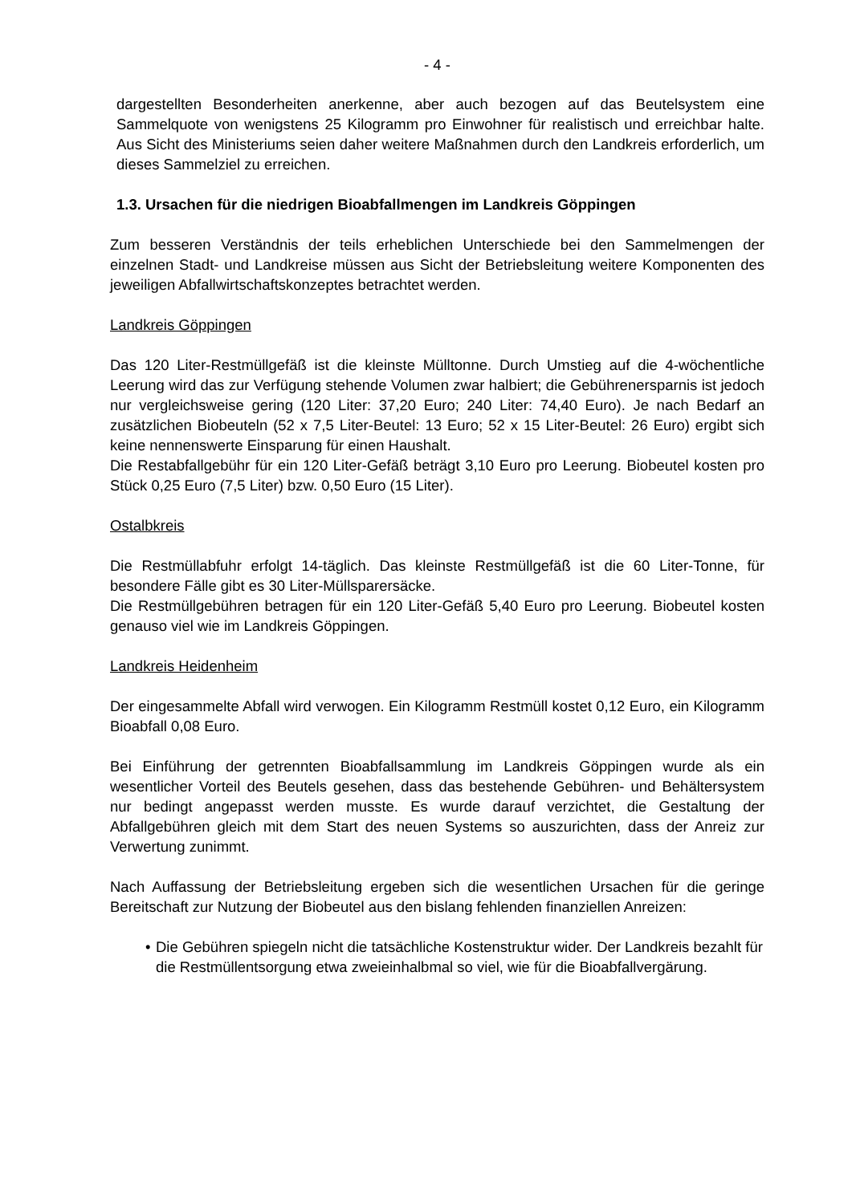- 4 -
dargestellten Besonderheiten anerkenne, aber auch bezogen auf das Beutelsystem eine Sammelquote von wenigstens 25 Kilogramm pro Einwohner für realistisch und erreichbar halte. Aus Sicht des Ministeriums seien daher weitere Maßnahmen durch den Landkreis erforderlich, um dieses Sammelziel zu erreichen.
1.3. Ursachen für die niedrigen Bioabfallmengen im Landkreis Göppingen
Zum besseren Verständnis der teils erheblichen Unterschiede bei den Sammelmengen der einzelnen Stadt- und Landkreise müssen aus Sicht der Betriebsleitung weitere Komponenten des jeweiligen Abfallwirtschaftskonzeptes betrachtet werden.
Landkreis Göppingen
Das 120 Liter-Restmüllgefäß ist die kleinste Mülltonne. Durch Umstieg auf die 4-wöchentliche Leerung wird das zur Verfügung stehende Volumen zwar halbiert; die Gebührenersparnis ist jedoch nur vergleichsweise gering (120 Liter: 37,20 Euro; 240 Liter: 74,40 Euro). Je nach Bedarf an zusätzlichen Biobeuteln (52 x 7,5 Liter-Beutel: 13 Euro; 52 x 15 Liter-Beutel: 26 Euro) ergibt sich keine nennenswerte Einsparung für einen Haushalt.
Die Restabfallgebühr für ein 120 Liter-Gefäß beträgt 3,10 Euro pro Leerung. Biobeutel kosten pro Stück 0,25 Euro (7,5 Liter) bzw. 0,50 Euro (15 Liter).
Ostalbkreis
Die Restmüllabfuhr erfolgt 14-täglich. Das kleinste Restmüllgefäß ist die 60 Liter-Tonne, für besondere Fälle gibt es 30 Liter-Müllsparersäcke.
Die Restmüllgebühren betragen für ein 120 Liter-Gefäß 5,40 Euro pro Leerung. Biobeutel kosten genauso viel wie im Landkreis Göppingen.
Landkreis Heidenheim
Der eingesammelte Abfall wird verwogen. Ein Kilogramm Restmüll kostet 0,12 Euro, ein Kilogramm Bioabfall 0,08 Euro.
Bei Einführung der getrennten Bioabfallsammlung im Landkreis Göppingen wurde als ein wesentlicher Vorteil des Beutels gesehen, dass das bestehende Gebühren- und Behältersystem nur bedingt angepasst werden musste. Es wurde darauf verzichtet, die Gestaltung der Abfallgebühren gleich mit dem Start des neuen Systems so auszurichten, dass der Anreiz zur Verwertung zunimmt.
Nach Auffassung der Betriebsleitung ergeben sich die wesentlichen Ursachen für die geringe Bereitschaft zur Nutzung der Biobeutel aus den bislang fehlenden finanziellen Anreizen:
• Die Gebühren spiegeln nicht die tatsächliche Kostenstruktur wider. Der Landkreis bezahlt für die Restmüllentsorgung etwa zweieinhalbmal so viel, wie für die Bioabfallvergärung.